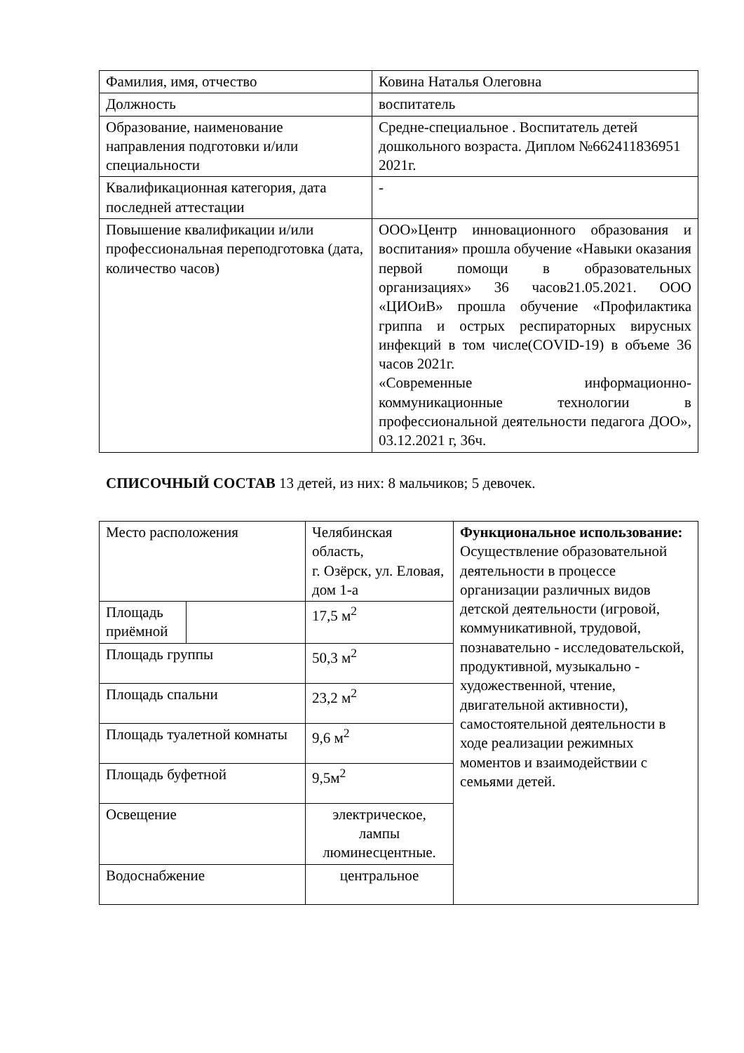| Фамилия, имя, отчество | Ковина Наталья Олеговна |
| Должность | воспитатель |
| Образование, наименование направления подготовки и/или специальности | Средне-специальное . Воспитатель детей дошкольного возраста. Диплом №662411836951 2021г. |
| Квалификационная категория, дата последней аттестации | - |
| Повышение квалификации и/или профессиональная переподготовка (дата, количество часов) | ООО»Центр инновационного образования и воспитания» прошла обучение «Навыки оказания первой помощи в образовательных организациях» 36 часов21.05.2021. ООО «ЦИОиВ» прошла обучение «Профилактика гриппа и острых респираторных вирусных инфекций в том числе(COVID-19) в объеме 36 часов 2021г. «Современные информационно-коммуникационные технологии в профессиональной деятельности педагога ДОО», 03.12.2021 г, 36ч. |
СПИСОЧНЫЙ СОСТАВ 13 детей, из них: 8 мальчиков; 5 девочек.
| Место расположения | | Челябинская область, г. Озёрск, ул. Еловая, дом 1-а | Функциональное использование: Осуществление образовательной деятельности в процессе организации различных видов детской деятельности (игровой, коммуникативной, трудовой, познавательно - исследовательской, продуктивной, музыкально - художественной, чтение, двигательной активности), самостоятельной деятельности в ходе реализации режимных моментов и взаимодействии с семьями детей. |
| Площадь приёмной | | 17,5 м<sup>2</sup> | |
| Площадь группы | | 50,3 м<sup>2</sup> | |
| Площадь спальни | | 23,2 м<sup>2</sup> | |
| Площадь туалетной комнаты | | 9,6 м<sup>2</sup> | |
| Площадь буфетной | | 9,5м<sup>2</sup> | |
| Освещение | | электрическое, лампы люминесцентные. | |
| Водоснабжение | | центральное | |